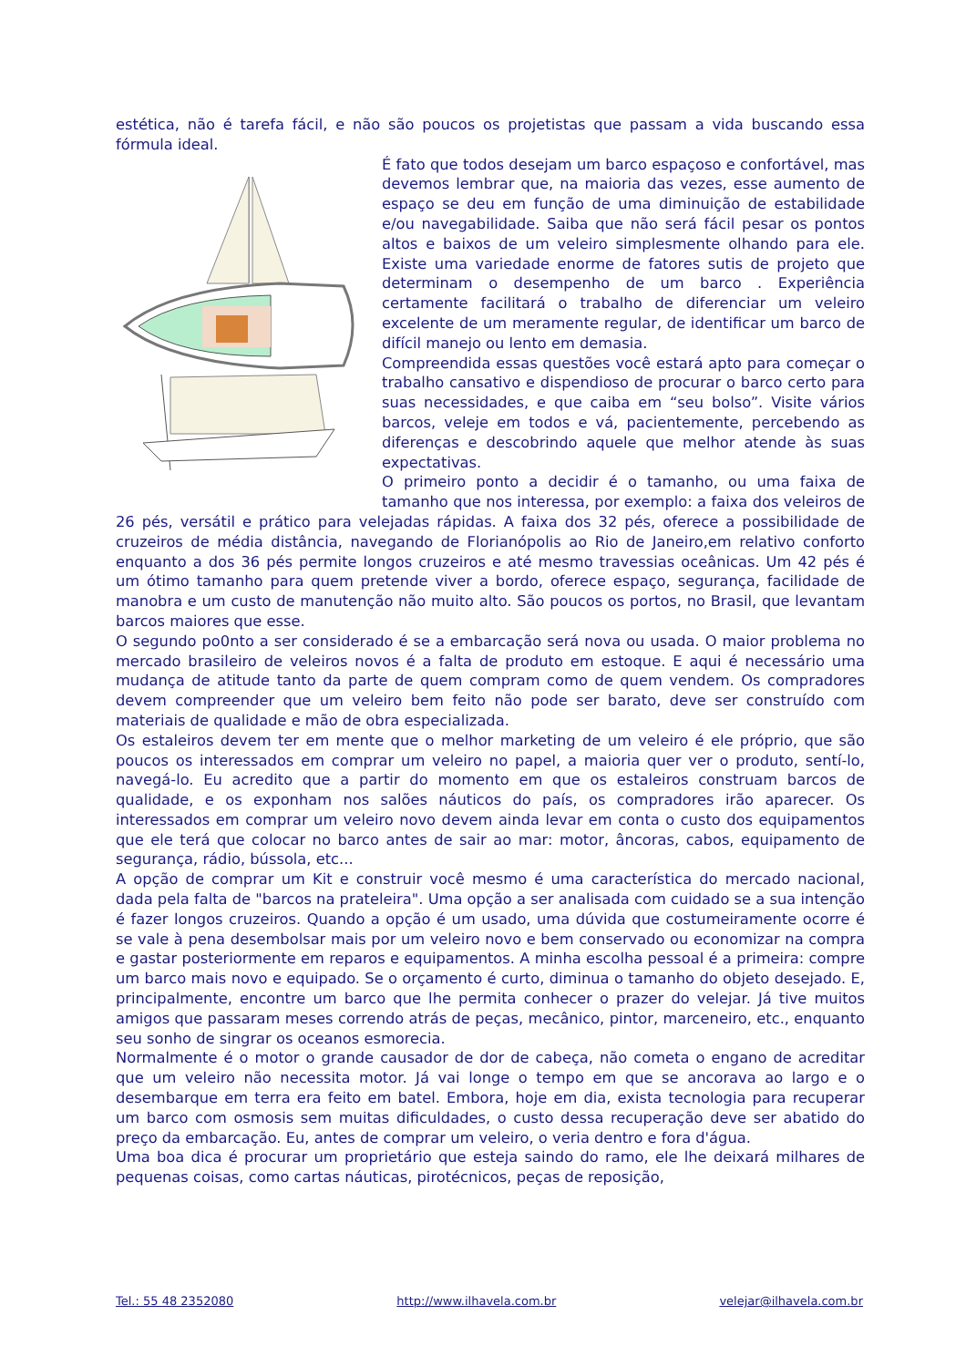estética, não é tarefa fácil, e não são poucos os projetistas que passam a vida buscando essa fórmula ideal.
É fato que todos desejam um barco espaçoso e confortável, mas devemos lembrar que, na maioria das vezes, esse aumento de espaço se deu em função de uma diminuição de estabilidade e/ou navegabilidade. Saiba que não será fácil pesar os pontos altos e baixos de um veleiro simplesmente olhando para ele. Existe uma variedade enorme de fatores sutis de projeto que determinam o desempenho de um barco . Experiência certamente facilitará o trabalho de diferenciar um veleiro excelente de um meramente regular, de identificar um barco de difícil manejo ou lento em demasia.
Compreendida essas questões você estará apto para começar o trabalho cansativo e dispendioso de procurar o barco certo para suas necessidades, e que caiba em “seu bolso”. Visite vários barcos, veleje em todos e vá, pacientemente, percebendo as diferenças e descobrindo aquele que melhor atende às suas expectativas.
O primeiro ponto a decidir é o tamanho, ou uma faixa de tamanho que nos interessa, por exemplo: a faixa dos veleiros de 26 pés, versátil e prático para velejadas rápidas. A faixa dos 32 pés, oferece a possibilidade de cruzeiros de média distância, navegando de Florianópolis ao Rio de Janeiro,em relativo conforto enquanto a dos 36 pés permite longos cruzeiros e até mesmo travessias oceânicas. Um 42 pés é um ótimo tamanho para quem pretende viver a bordo, oferece espaço, segurança, facilidade de manobra e um custo de manutenção não muito alto. São poucos os portos, no Brasil, que levantam barcos maiores que esse.
O segundo po0nto a ser considerado é se a embarcação será nova ou usada. O maior problema no mercado brasileiro de veleiros novos é a falta de produto em estoque. E aqui é necessário uma mudança de atitude tanto da parte de quem compram como de quem vendem. Os compradores devem compreender que um veleiro bem feito não pode ser barato, deve ser construído com materiais de qualidade e mão de obra especializada.
Os estaleiros devem ter em mente que o melhor marketing de um veleiro é ele próprio, que são poucos os interessados em comprar um veleiro no papel, a maioria quer ver o produto, sentí-lo, navegá-lo. Eu acredito que a partir do momento em que os estaleiros construam barcos de qualidade, e os exponham nos salões náuticos do país, os compradores irão aparecer. Os interessados em comprar um veleiro novo devem ainda levar em conta o custo dos equipamentos que ele terá que colocar no barco antes de sair ao mar: motor, âncoras, cabos, equipamento de segurança, rádio, bússola, etc...
A opção de comprar um Kit e construir você mesmo é uma característica do mercado nacional, dada pela falta de "barcos na prateleira". Uma opção a ser analisada com cuidado se a sua intenção é fazer longos cruzeiros. Quando a opção é um usado, uma dúvida que costumeiramente ocorre é se vale à pena desembolsar mais por um veleiro novo e bem conservado ou economizar na compra e gastar posteriormente em reparos e equipamentos. A minha escolha pessoal é a primeira: compre um barco mais novo e equipado. Se o orçamento é curto, diminua o tamanho do objeto desejado. E, principalmente, encontre um barco que lhe permita conhecer o prazer do velejar. Já tive muitos amigos que passaram meses correndo atrás de peças, mecânico, pintor, marceneiro, etc., enquanto seu sonho de singrar os oceanos esmorecia.
Normalmente é o motor o grande causador de dor de cabeça, não cometa o engano de acreditar que um veleiro não necessita motor. Já vai longe o tempo em que se ancorava ao largo e o desembarque em terra era feito em batel. Embora, hoje em dia, exista tecnologia para recuperar um barco com osmosis sem muitas dificuldades, o custo dessa recuperação deve ser abatido do preço da embarcação. Eu, antes de comprar um veleiro, o veria dentro e fora d'água.
Uma boa dica é procurar um proprietário que esteja saindo do ramo, ele lhe deixará milhares de pequenas coisas, como cartas náuticas, pirotécnicos, peças de reposição,
Tel.: 55 48 2352080 http://www.ilhavela.com.br velejar@ilhavela.com.br